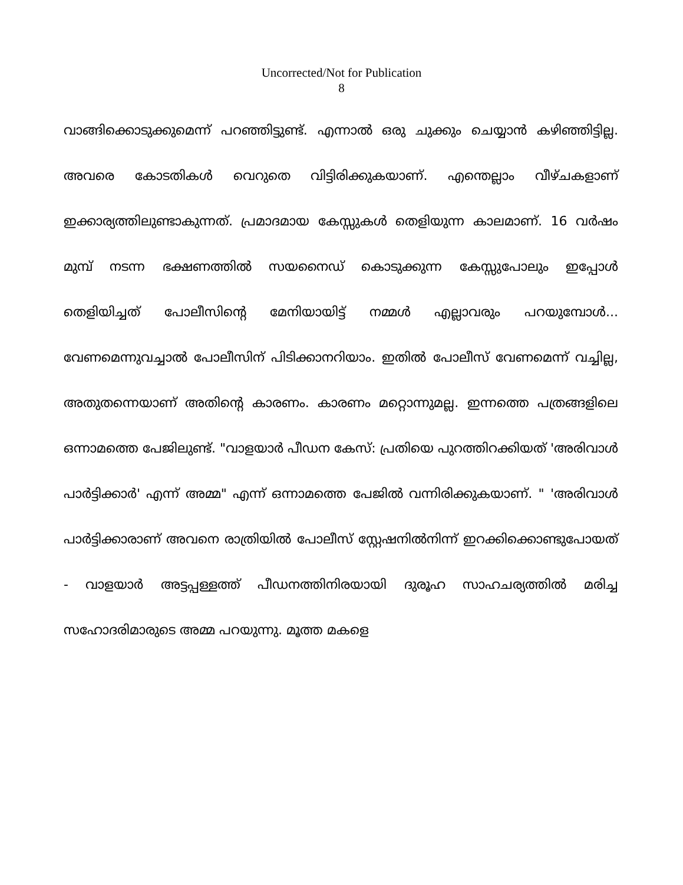Uncorrected/Not for Publication
8
വാങ്ങിക്കൊടുക്കുമെന്ന് പറഞ്ഞിട്ടുണ്ട്. എന്നാൽ ഒരു ചുക്കും ചെയ്യാൻ കഴിഞ്ഞിട്ടില്ല. അവരെ കോടതികൾ വെറുതെ വിട്ടിരിക്കുകയാണ്. എന്തെല്ലാം വീഴ്ചകളാണ് ഇക്കാര്യത്തിലുണ്ടാകുന്നത്. പ്രമാദമായ കേസ്സുകൾ തെളിയുന്ന കാലമാണ്. 16 വർഷം മുമ്പ് നടന്ന ഭക്ഷണത്തിൽ സയനൈഡ് കൊടുക്കുന്ന കേസ്സുപോലും ഇപ്പോൾ തെളിയിച്ചത് പോലീസിന്റെ മേനിയായിട്ട് നമ്മൾ എല്ലാവരും പറയുമ്പോൾ... വേണമെന്നുവച്ചാൽ പോലീസിന് പിടിക്കാനറിയാം. ഇതിൽ പോലീസ് വേണമെന്ന് വച്ചില്ല, അതുതന്നെയാണ് അതിന്റെ കാരണം. കാരണം മറ്റൊന്നുമല്ല. ഇന്നത്തെ പത്രങ്ങളിലെ ഒന്നാമത്തെ പേജിലുണ്ട്. "വാളയാർ പീഡന കേസ്: പ്രതിയെ പുറത്തിറക്കിയത് 'അരിവാൾ പാർട്ടിക്കാർ' എന്ന് അമ്മ" എന്ന് ഒന്നാമത്തെ പേജിൽ വന്നിരിക്കുകയാണ്. " 'അരിവാൾ പാർട്ടിക്കാരാണ് അവനെ രാത്രിയിൽ പോലീസ് സ്റ്റേഷനിൽനിന്ന് ഇറക്കിക്കൊണ്ടുപോയത് - വാളയാർ അട്ടപ്പള്ളത്ത് പീഡനത്തിനിരയായി ദുരൂഹ സാഹചര്യത്തിൽ മരിച്ച സഹോദരിമാരുടെ അമ്മ പറയുന്നു. മൂത്ത മകളെ